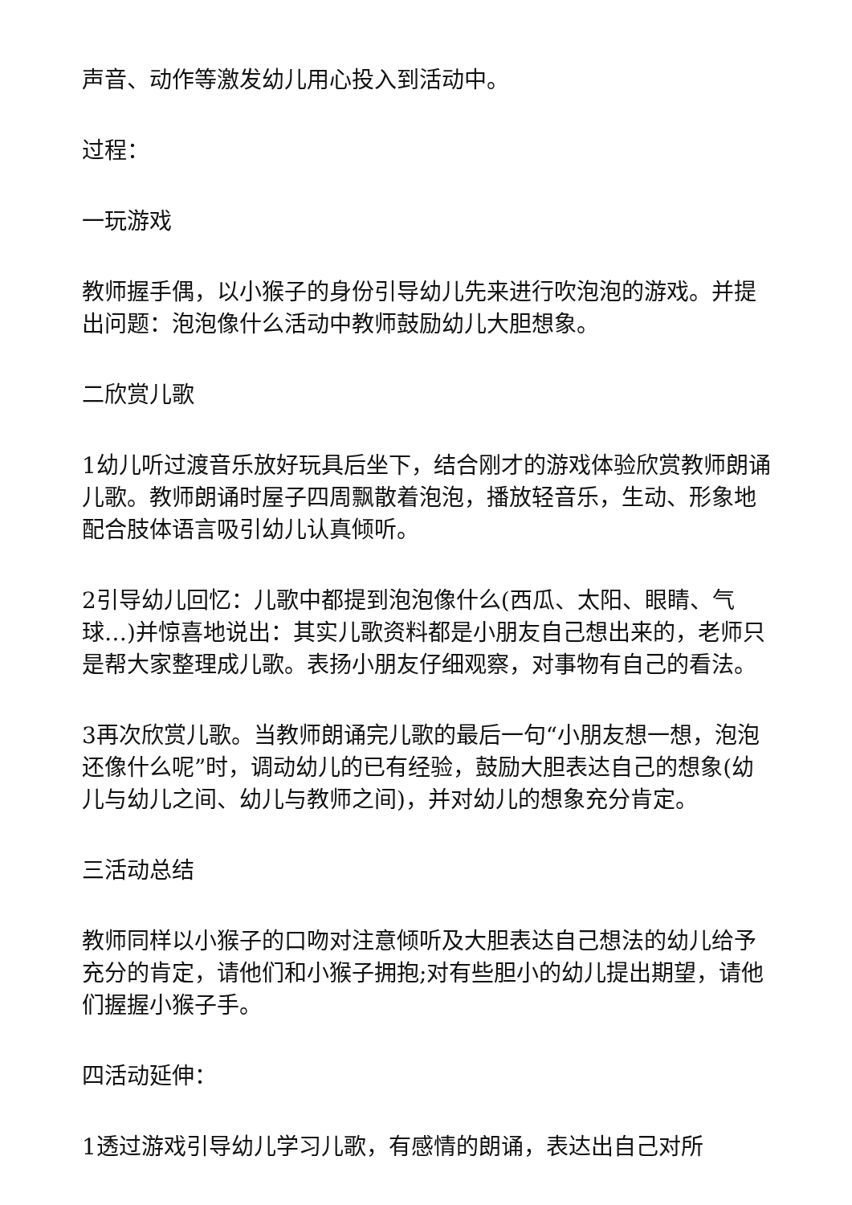声音、动作等激发幼儿用心投入到活动中。
过程：
一玩游戏
教师握手偶，以小猴子的身份引导幼儿先来进行吹泡泡的游戏。并提出问题：泡泡像什么活动中教师鼓励幼儿大胆想象。
二欣赏儿歌
1幼儿听过渡音乐放好玩具后坐下，结合刚才的游戏体验欣赏教师朗诵儿歌。教师朗诵时屋子四周飘散着泡泡，播放轻音乐，生动、形象地配合肢体语言吸引幼儿认真倾听。
2引导幼儿回忆：儿歌中都提到泡泡像什么(西瓜、太阳、眼睛、气球…)并惊喜地说出：其实儿歌资料都是小朋友自己想出来的，老师只是帮大家整理成儿歌。表扬小朋友仔细观察，对事物有自己的看法。
3再次欣赏儿歌。当教师朗诵完儿歌的最后一句“小朋友想一想，泡泡还像什么呢”时，调动幼儿的已有经验，鼓励大胆表达自己的想象(幼儿与幼儿之间、幼儿与教师之间)，并对幼儿的想象充分肯定。
三活动总结
教师同样以小猴子的口吻对注意倾听及大胆表达自己想法的幼儿给予充分的肯定，请他们和小猴子拥抱;对有些胆小的幼儿提出期望，请他们握握小猴子手。
四活动延伸：
1透过游戏引导幼儿学习儿歌，有感情的朗诵，表达出自己对所